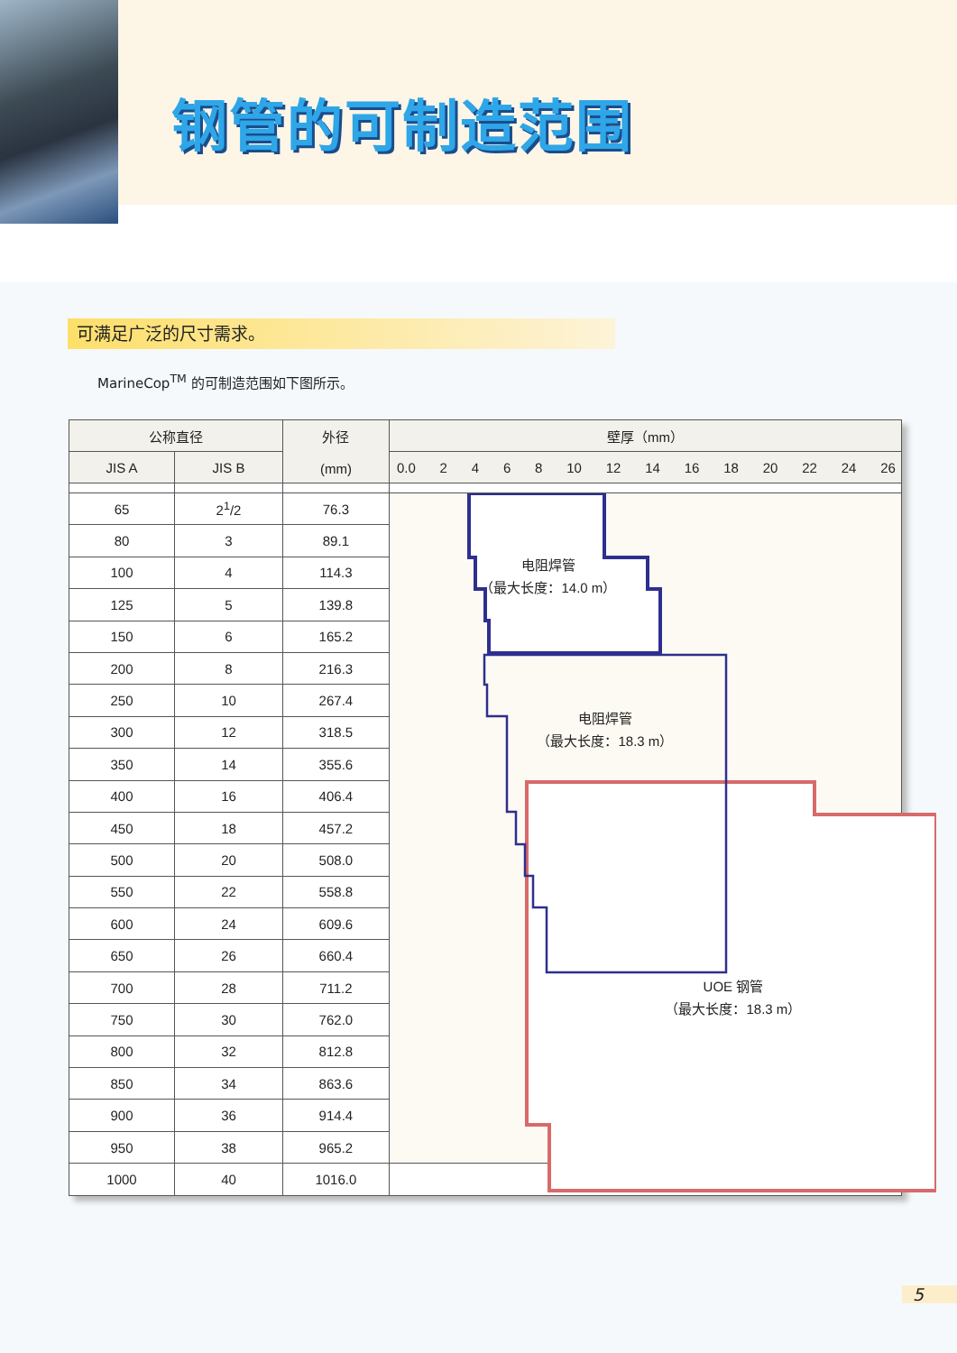钢管的可制造范围
可满足广泛的尺寸需求。
MarineCop<sup>TM</sup> 的可制造范围如下图所示。
| 公称直径 | | 外径 (mm) | 壁厚（mm） |
| --- | --- | --- | --- |
| JIS A | JIS B | | 0.0 2 4 6 8 10 12 14 16 18 20 22 24 26 |
| 65 | 2<sup>1</sup>/2 | 76.3 | 电阻焊管 （最大长度：14.0 m） 电阻焊管 （最大长度：18.3 m） UOE 钢管 （最大长度：18.3 m） |
| 80 | 3 | 89.1 | |
| 100 | 4 | 114.3 | |
| 125 | 5 | 139.8 | |
| 150 | 6 | 165.2 | |
| 200 | 8 | 216.3 | |
| 250 | 10 | 267.4 | |
| 300 | 12 | 318.5 | |
| 350 | 14 | 355.6 | |
| 400 | 16 | 406.4 | |
| 450 | 18 | 457.2 | |
| 500 | 20 | 508.0 | |
| 550 | 22 | 558.8 | |
| 600 | 24 | 609.6 | |
| 650 | 26 | 660.4 | |
| 700 | 28 | 711.2 | |
| 750 | 30 | 762.0 | |
| 800 | 32 | 812.8 | |
| 850 | 34 | 863.6 | |
| 900 | 36 | 914.4 | |
| 950 | 38 | 965.2 | |
| 1000 | 40 | 1016.0 | |
5